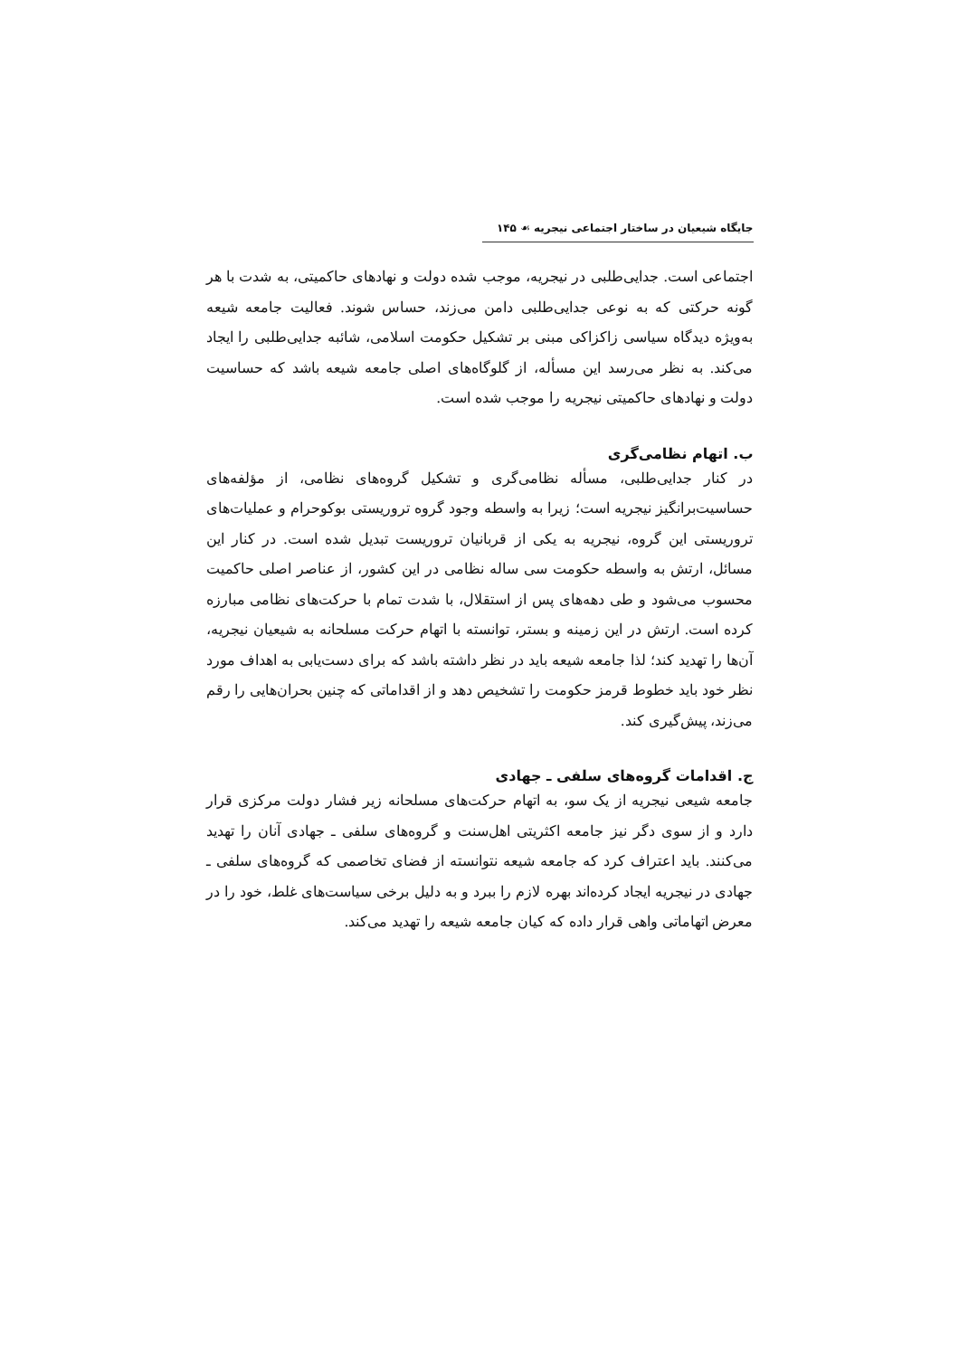جایگاه شیعیان در ساختار اجتماعی نیجریه ☙ ۱۴۵
اجتماعی است. جدایی‌طلبی در نیجریه، موجب شده دولت و نهادهای حاکمیتی، به شدت با هر گونه حرکتی که به نوعی جدایی‌طلبی دامن می‌زند، حساس شوند. فعالیت جامعه شیعه به‌ویژه دیدگاه سیاسی زاکزاکی مبنی بر تشکیل حکومت اسلامی، شائبه جدایی‌طلبی را ایجاد می‌کند. به نظر می‌رسد این مسأله، از گلوگاه‌های اصلی جامعه شیعه باشد که حساسیت دولت و نهادهای حاکمیتی نیجریه را موجب شده است.
ب. اتهام نظامی‌گری
در کنار جدایی‌طلبی، مسأله نظامی‌گری و تشکیل گروه‌های نظامی، از مؤلفه‌های حساسیت‌برانگیز نیجریه است؛ زیرا به واسطه وجود گروه تروریستی بوکوحرام و عملیات‌های تروریستی این گروه، نیجریه به یکی از قربانیان تروریست تبدیل شده است. در کنار این مسائل، ارتش به واسطه حکومت سی ساله نظامی در این کشور، از عناصر اصلی حاکمیت محسوب می‌شود و طی دهه‌های پس از استقلال، با شدت تمام با حرکت‌های نظامی مبارزه کرده است. ارتش در این زمینه و بستر، توانسته با اتهام حرکت مسلحانه به شیعیان نیجریه، آن‌ها را تهدید کند؛ لذا جامعه شیعه باید در نظر داشته باشد که برای دست‌یابی به اهداف مورد نظر خود باید خطوط قرمز حکومت را تشخیص دهد و از اقداماتی که چنین بحران‌هایی را رقم می‌زند، پیش‌گیری کند.
ج. اقدامات گروه‌های سلفی ـ جهادی
جامعه شیعی نیجریه از یک سو، به اتهام حرکت‌های مسلحانه زیر فشار دولت مرکزی قرار دارد و از سوی دگر نیز جامعه اکثریتی اهل‌سنت و گروه‌های سلفی ـ جهادی آنان را تهدید می‌کنند. باید اعتراف کرد که جامعه شیعه نتوانسته از فضای تخاصمی که گروه‌های سلفی ـ جهادی در نیجریه ایجاد کرده‌اند بهره لازم را ببرد و به دلیل برخی سیاست‌های غلط، خود را در معرض اتهاماتی واهی قرار داده که کیان جامعه شیعه را تهدید می‌کند.